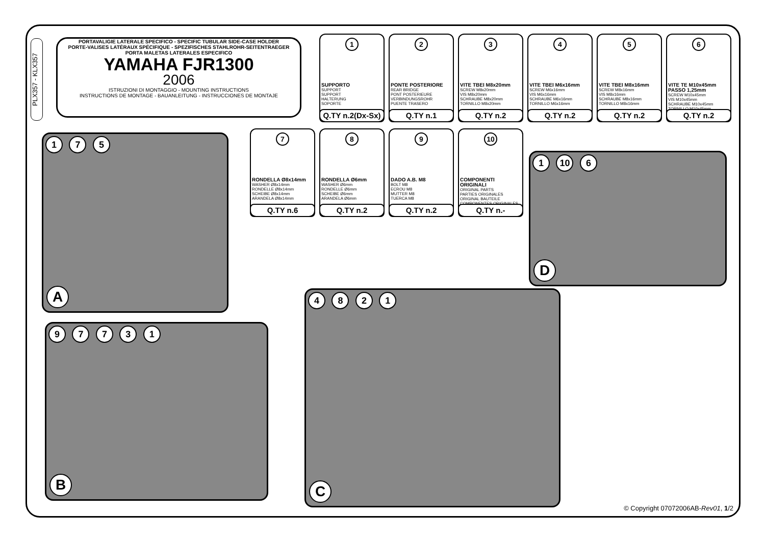PLX357 - KLX357
PORTAVALIGIE LATERALE SPECIFICO - SPECIFIC TUBULAR SIDE-CASE HOLDER
PORTE-VALISES LATÉRAUX SPÉCIFIQUE - SPEZIFISCHES STAHLROHR-SEITENTRAEGER
PORTA MALETAS LATERALES ESPECIFICO
YAMAHA FJR1300
2006
ISTRUZIONI DI MONTAGGIO - MOUNTING INSTRUCTIONS
INSTRUCTIONS DE MONTAGE - BAUANLEITUNG - INSTRUCCIONES DE MONTAJE
1
SUPPORTO
SUPPORT
SUPPORT
HALTERUNG
SOPORTE
Q.TY n.2(Dx-Sx)
2
PONTE POSTERIORE
REAR BRIDGE
PONT POSTERIEURE
VERBINDUNGSROHR
PUENTE TRASERO
Q.TY n.1
3
VITE TBEI M8x20mm
SCREW M8x20mm
VIS M8x20mm
SCHRAUBE M8x20mm
TORNILLO M8x20mm
Q.TY n.2
4
VITE TBEI M6x16mm
SCREW M6x16mm
VIS M6x16mm
SCHRAUBE M6x16mm
TORNILLO M6x16mm
Q.TY n.2
5
VITE TBEI M8x16mm
SCREW M8x16mm
VIS M8x16mm
SCHRAUBE M8x16mm
TORNILLO M8x16mm
Q.TY n.2
6
VITE TE M10x45mm PASSO 1,25mm
SCREW M10x45mm
VIS M10x45mm
SCHRAUBE M10x45mm
TORNILLO M10x45mm
Q.TY n.2
7
RONDELLA Ø8x14mm
WASHER Ø8x14mm
RONDELLE Ø8x14mm
SCHEIBE Ø8x14mm
ARANDELA Ø8x14mm
Q.TY n.6
8
RONDELLA Ø6mm
WASHER Ø6mm
RONDELLE Ø6mm
SCHEIBE Ø6mm
ARANDELA Ø6mm
Q.TY n.2
9
DADO A.B. M8
BOLT M8
ECROU M8
MUTTER M8
TUERCA M8
Q.TY n.2
10
COMPONENTI ORIGINALI
ORIGINAL PARTS
PARTIES ORIGINALES
ORIGINAL BAUTEILE
COMPONENTES ORIGINALES
Q.TY n.-
1 7 5
A
9 7 7 3 1
B
4 8 2 1
C
1 10 6
D
© Copyright 07072006AB-Rev01, 1/2